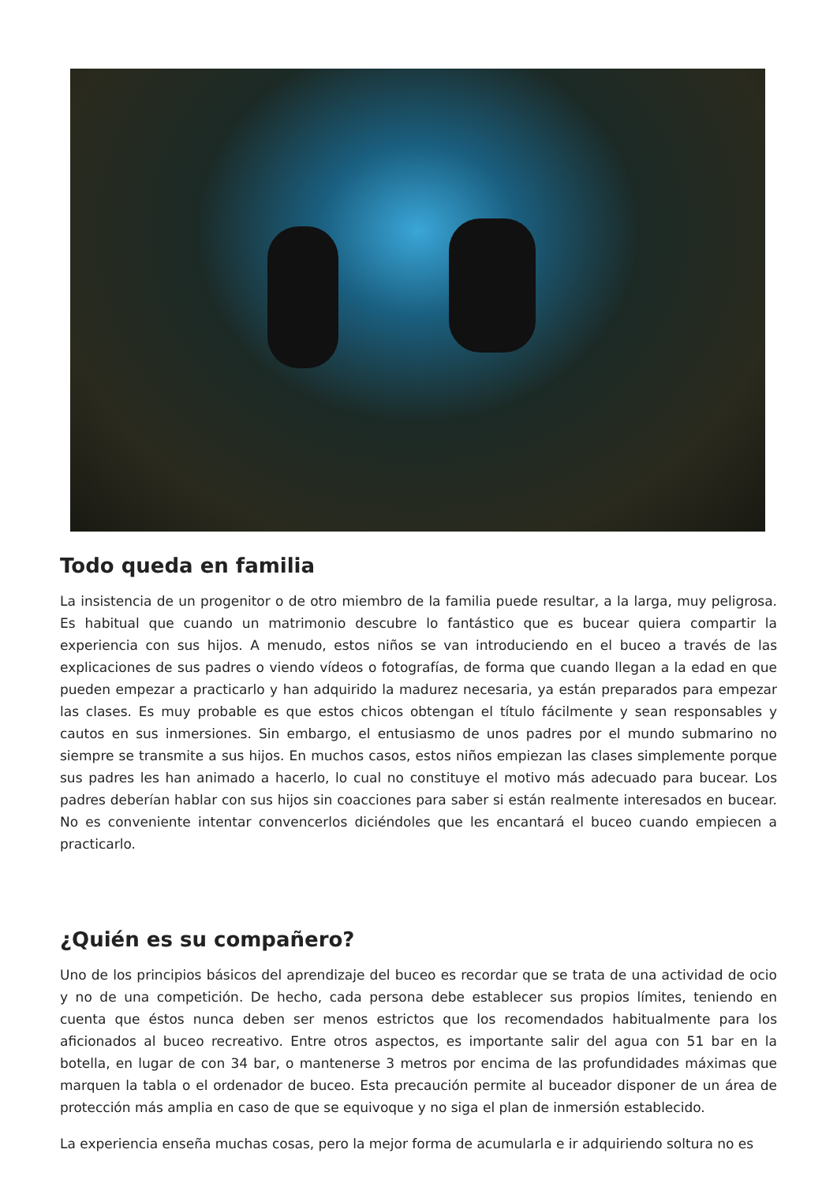Todo queda en familia
La insistencia de un progenitor o de otro miembro de la familia puede resultar, a la larga, muy peligrosa. Es habitual que cuando un matrimonio descubre lo fantástico que es bucear quiera compartir la experiencia con sus hijos. A menudo, estos niños se van introduciendo en el buceo a través de las explicaciones de sus padres o viendo vídeos o fotografías, de forma que cuando llegan a la edad en que pueden empezar a practicarlo y han adquirido la madurez necesaria, ya están preparados para empezar las clases. Es muy probable es que estos chicos obtengan el título fácilmente y sean responsables y cautos en sus inmersiones. Sin embargo, el entusiasmo de unos padres por el mundo submarino no siempre se transmite a sus hijos. En muchos casos, estos niños empiezan las clases simplemente porque sus padres les han animado a hacerlo, lo cual no constituye el motivo más adecuado para bucear. Los padres deberían hablar con sus hijos sin coacciones para saber si están realmente interesados en bucear. No es conveniente intentar convencerlos diciéndoles que les encantará el buceo cuando empiecen a practicarlo.
¿Quién es su compañero?
Uno de los principios básicos del aprendizaje del buceo es recordar que se trata de una actividad de ocio y no de una competición. De hecho, cada persona debe establecer sus propios límites, teniendo en cuenta que éstos nunca deben ser menos estrictos que los recomendados habitualmente para los aficionados al buceo recreativo. Entre otros aspectos, es importante salir del agua con 51 bar en la botella, en lugar de con 34 bar, o mantenerse 3 metros por encima de las profundidades máximas que marquen la tabla o el ordenador de buceo. Esta precaución permite al buceador disponer de un área de protección más amplia en caso de que se equivoque y no siga el plan de inmersión establecido.
La experiencia enseña muchas cosas, pero la mejor forma de acumularla e ir adquiriendo soltura no es